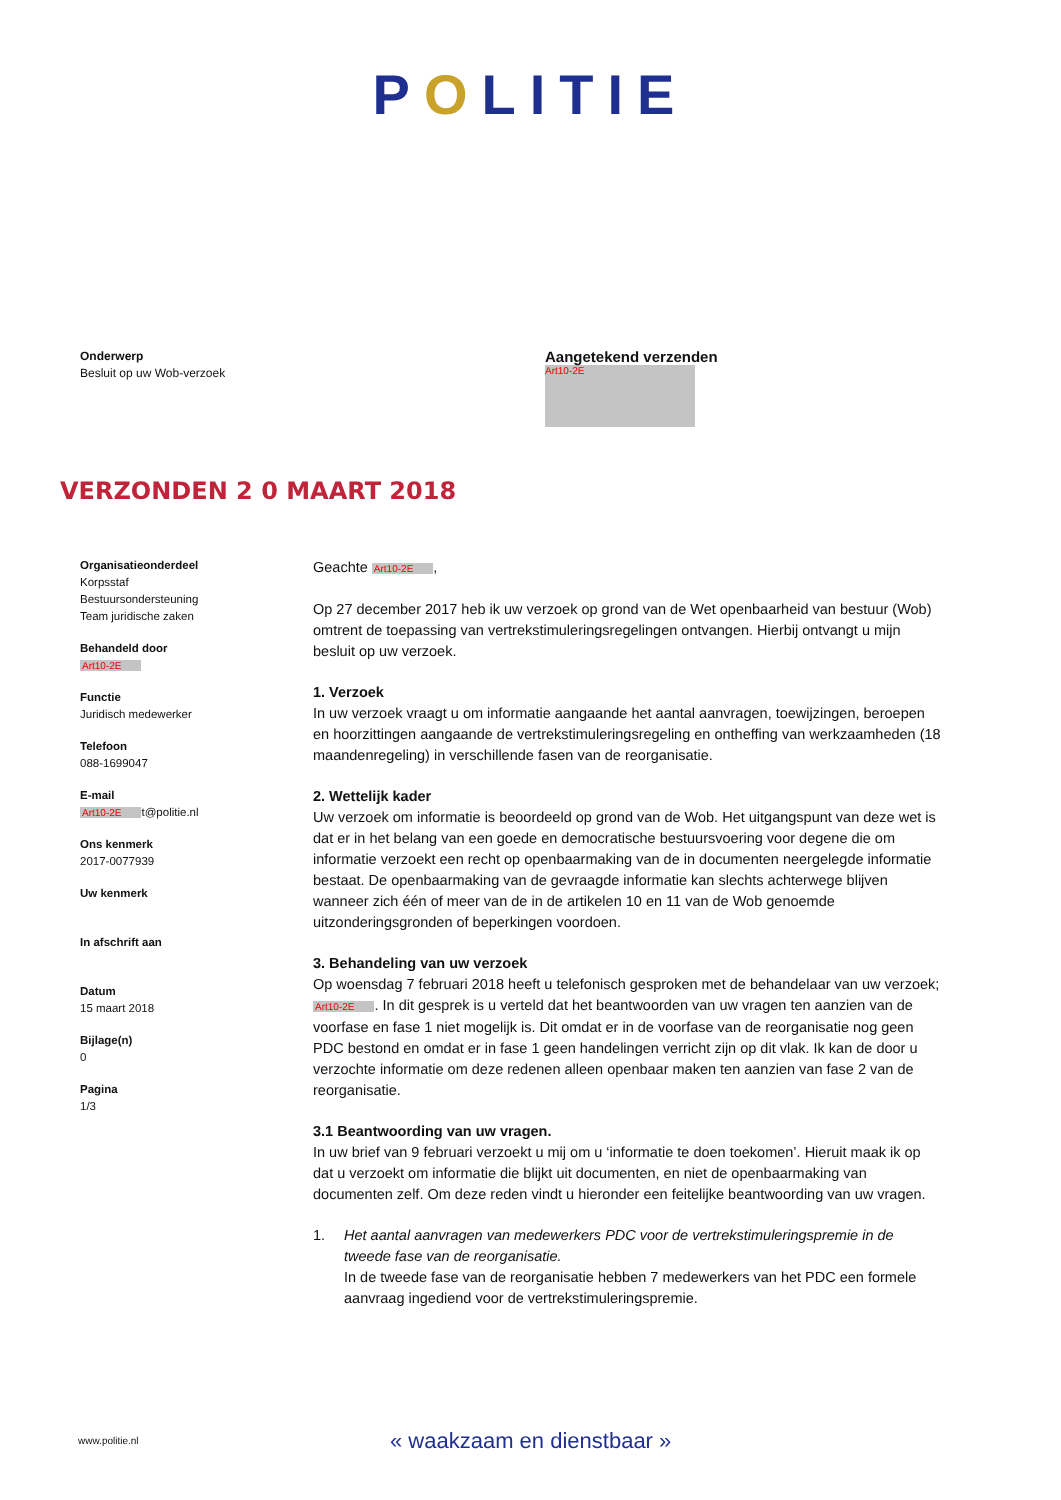POLITIE
Onderwerp
Besluit op uw Wob-verzoek
Aangetekend verzenden
Art10-2E
VERZONDEN 2 0 MAART 2018
Organisatieonderdeel
Korpsstaf
Bestuursondersteuning
Team juridische zaken
Behandeld door
Art10-2E
Functie
Juridisch medewerker
Telefoon
088-1699047
E-mail
Art10-2E t@politie.nl
Ons kenmerk
2017-0077939
Uw kenmerk
In afschrift aan
Datum
15 maart 2018
Bijlage(n)
0
Pagina
1/3
Geachte Art10-2E,
Op 27 december 2017 heb ik uw verzoek op grond van de Wet openbaarheid van bestuur (Wob) omtrent de toepassing van vertrekstimuleringsregelingen ontvangen. Hierbij ontvangt u mijn besluit op uw verzoek.
1. Verzoek
In uw verzoek vraagt u om informatie aangaande het aantal aanvragen, toewijzingen, beroepen en hoorzittingen aangaande de vertrekstimuleringsregeling en ontheffing van werkzaamheden (18 maandenregeling) in verschillende fasen van de reorganisatie.
2. Wettelijk kader
Uw verzoek om informatie is beoordeeld op grond van de Wob. Het uitgangspunt van deze wet is dat er in het belang van een goede en democratische bestuursvoering voor degene die om informatie verzoekt een recht op openbaarmaking van de in documenten neergelegde informatie bestaat. De openbaarmaking van de gevraagde informatie kan slechts achterwege blijven wanneer zich één of meer van de in de artikelen 10 en 11 van de Wob genoemde uitzonderingsgronden of beperkingen voordoen.
3. Behandeling van uw verzoek
Op woensdag 7 februari 2018 heeft u telefonisch gesproken met de behandelaar van uw verzoek; Art10-2E. In dit gesprek is u verteld dat het beantwoorden van uw vragen ten aanzien van de voorfase en fase 1 niet mogelijk is. Dit omdat er in de voorfase van de reorganisatie nog geen PDC bestond en omdat er in fase 1 geen handelingen verricht zijn op dit vlak. Ik kan de door u verzochte informatie om deze redenen alleen openbaar maken ten aanzien van fase 2 van de reorganisatie.
3.1 Beantwoording van uw vragen.
In uw brief van 9 februari verzoekt u mij om u ‘informatie te doen toekomen’. Hieruit maak ik op dat u verzoekt om informatie die blijkt uit documenten, en niet de openbaarmaking van documenten zelf. Om deze reden vindt u hieronder een feitelijke beantwoording van uw vragen.
1. Het aantal aanvragen van medewerkers PDC voor de vertrekstimuleringspremie in de tweede fase van de reorganisatie.
In de tweede fase van de reorganisatie hebben 7 medewerkers van het PDC een formele aanvraag ingediend voor de vertrekstimuleringspremie.
www.politie.nl « waakzaam en dienstbaar »